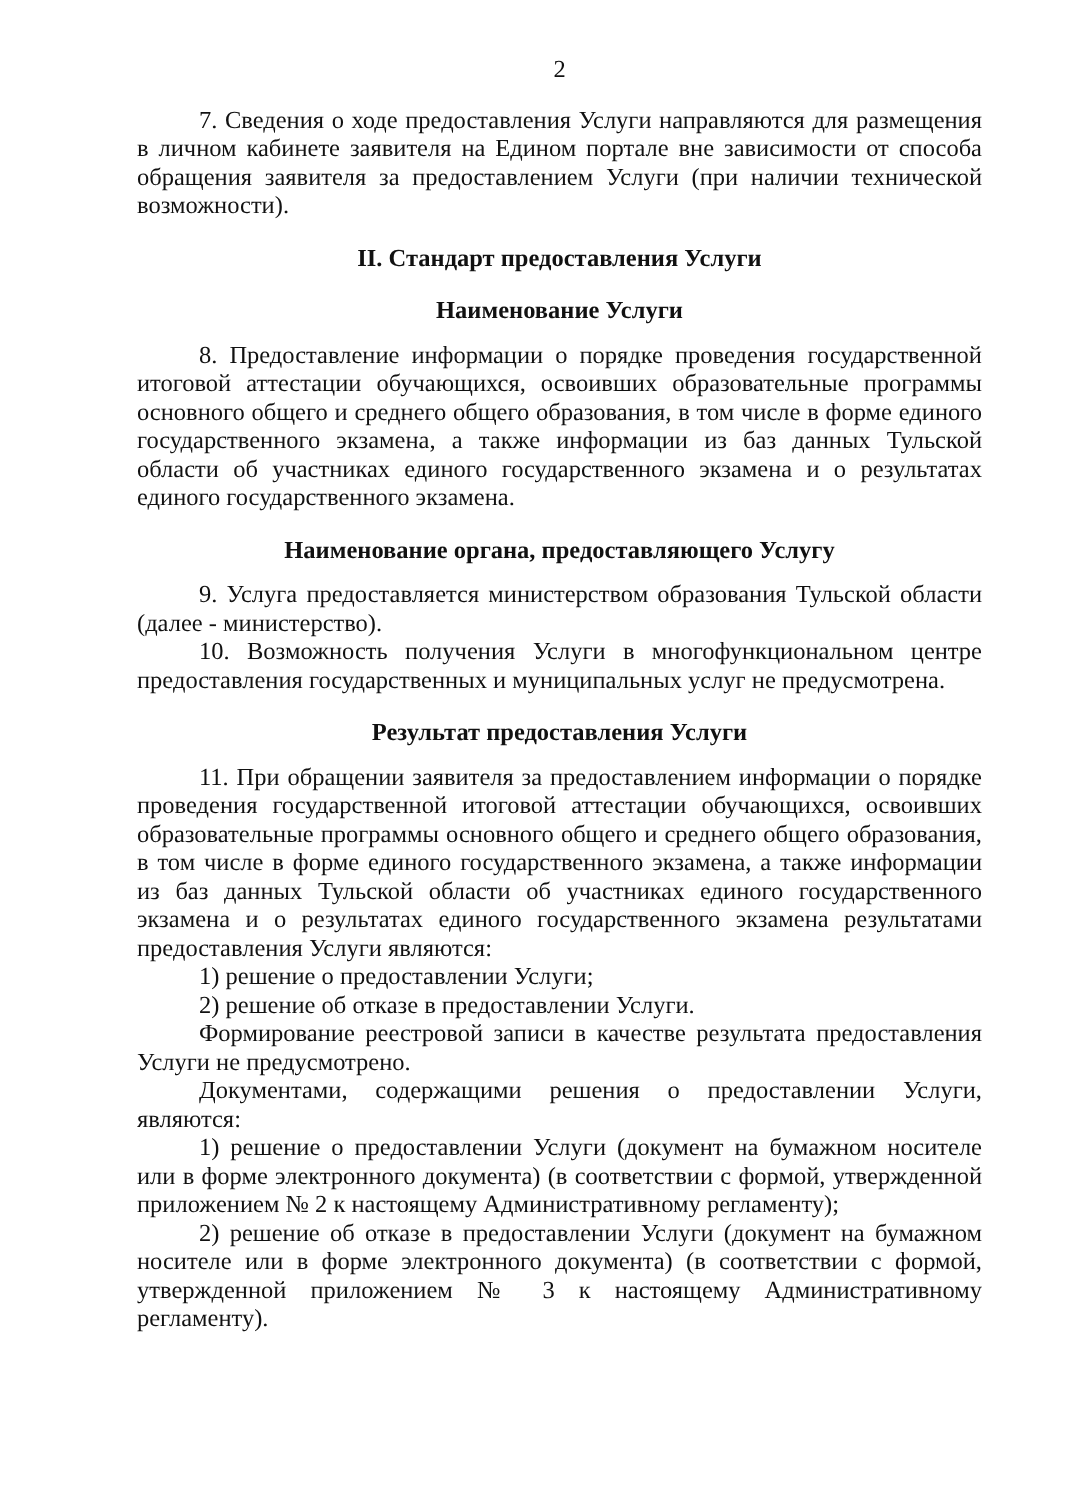2
7. Сведения о ходе предоставления Услуги направляются для размещения в личном кабинете заявителя на Едином портале вне зависимости от способа обращения заявителя за предоставлением Услуги (при наличии технической возможности).
II. Стандарт предоставления Услуги
Наименование Услуги
8. Предоставление информации о порядке проведения государственной итоговой аттестации обучающихся, освоивших образовательные программы основного общего и среднего общего образования, в том числе в форме единого государственного экзамена, а также информации из баз данных Тульской области об участниках единого государственного экзамена и о результатах единого государственного экзамена.
Наименование органа, предоставляющего Услугу
9. Услуга предоставляется министерством образования Тульской области (далее - министерство).
10. Возможность получения Услуги в многофункциональном центре предоставления государственных и муниципальных услуг не предусмотрена.
Результат предоставления Услуги
11. При обращении заявителя за предоставлением информации о порядке проведения государственной итоговой аттестации обучающихся, освоивших образовательные программы основного общего и среднего общего образования, в том числе в форме единого государственного экзамена, а также информации из баз данных Тульской области об участниках единого государственного экзамена и о результатах единого государственного экзамена результатами предоставления Услуги являются:
1) решение о предоставлении Услуги;
2) решение об отказе в предоставлении Услуги.
Формирование реестровой записи в качестве результата предоставления Услуги не предусмотрено.
Документами, содержащими решения о предоставлении Услуги, являются:
1) решение о предоставлении Услуги (документ на бумажном носителе или в форме электронного документа) (в соответствии с формой, утвержденной приложением № 2 к настоящему Административному регламенту);
2) решение об отказе в предоставлении Услуги (документ на бумажном носителе или в форме электронного документа) (в соответствии с формой, утвержденной приложением № 3 к настоящему Административному регламенту).